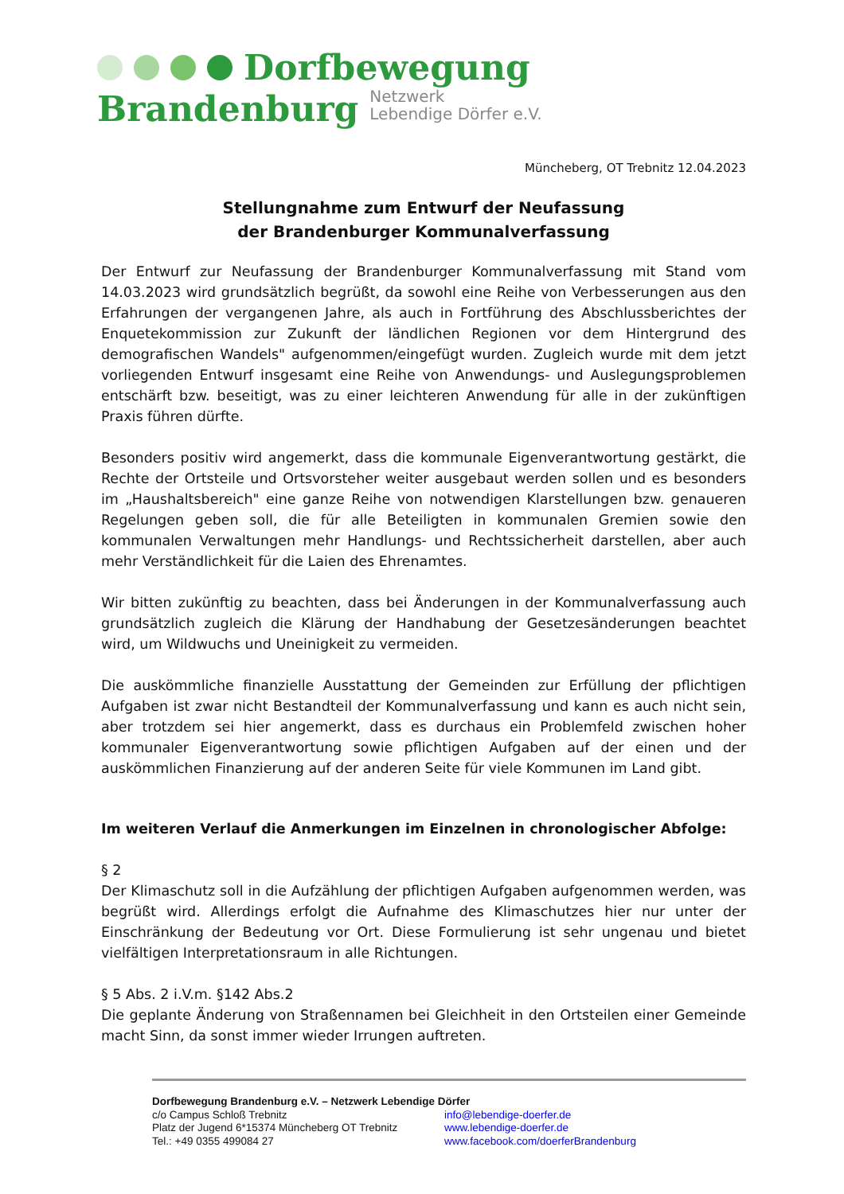Dorfbewegung
Brandenburg Netzwerk
Lebendige Dörfer e.V.
Müncheberg, OT Trebnitz 12.04.2023
Stellungnahme zum Entwurf der Neufassung
der Brandenburger Kommunalverfassung
Der Entwurf zur Neufassung der Brandenburger Kommunalverfassung mit Stand vom 14.03.2023 wird grundsätzlich begrüßt, da sowohl eine Reihe von Verbesserungen aus den Erfahrungen der vergangenen Jahre, als auch in Fortführung des Abschlussberichtes der Enquetekommission zur Zukunft der ländlichen Regionen vor dem Hintergrund des demografischen Wandels" aufgenommen/eingefügt wurden. Zugleich wurde mit dem jetzt vorliegenden Entwurf insgesamt eine Reihe von Anwendungs- und Auslegungsproblemen entschärft bzw. beseitigt, was zu einer leichteren Anwendung für alle in der zukünftigen Praxis führen dürfte.
Besonders positiv wird angemerkt, dass die kommunale Eigenverantwortung gestärkt, die Rechte der Ortsteile und Ortsvorsteher weiter ausgebaut werden sollen und es besonders im „Haushaltsbereich" eine ganze Reihe von notwendigen Klarstellungen bzw. genaueren Regelungen geben soll, die für alle Beteiligten in kommunalen Gremien sowie den kommunalen Verwaltungen mehr Handlungs- und Rechtssicherheit darstellen, aber auch mehr Verständlichkeit für die Laien des Ehrenamtes.
Wir bitten zukünftig zu beachten, dass bei Änderungen in der Kommunalverfassung auch grundsätzlich zugleich die Klärung der Handhabung der Gesetzesänderungen beachtet wird, um Wildwuchs und Uneinigkeit zu vermeiden.
Die auskömmliche finanzielle Ausstattung der Gemeinden zur Erfüllung der pflichtigen Aufgaben ist zwar nicht Bestandteil der Kommunalverfassung und kann es auch nicht sein, aber trotzdem sei hier angemerkt, dass es durchaus ein Problemfeld zwischen hoher kommunaler Eigenverantwortung sowie pflichtigen Aufgaben auf der einen und der auskömmlichen Finanzierung auf der anderen Seite für viele Kommunen im Land gibt.
Im weiteren Verlauf die Anmerkungen im Einzelnen in chronologischer Abfolge:
§ 2
Der Klimaschutz soll in die Aufzählung der pflichtigen Aufgaben aufgenommen werden, was begrüßt wird. Allerdings erfolgt die Aufnahme des Klimaschutzes hier nur unter der Einschränkung der Bedeutung vor Ort. Diese Formulierung ist sehr ungenau und bietet vielfältigen Interpretationsraum in alle Richtungen.
§ 5 Abs. 2 i.V.m. §142 Abs.2
Die geplante Änderung von Straßennamen bei Gleichheit in den Ortsteilen einer Gemeinde macht Sinn, da sonst immer wieder Irrungen auftreten.
Dorfbewegung Brandenburg e.V. – Netzwerk Lebendige Dörfer
c/o Campus Schloß Trebnitz info@lebendige-doerfer.de
Platz der Jugend 6*15374 Müncheberg OT Trebnitz www.lebendige-doerfer.de
Tel.: +49 0355 499084 27 www.facebook.com/doerferBrandenburg